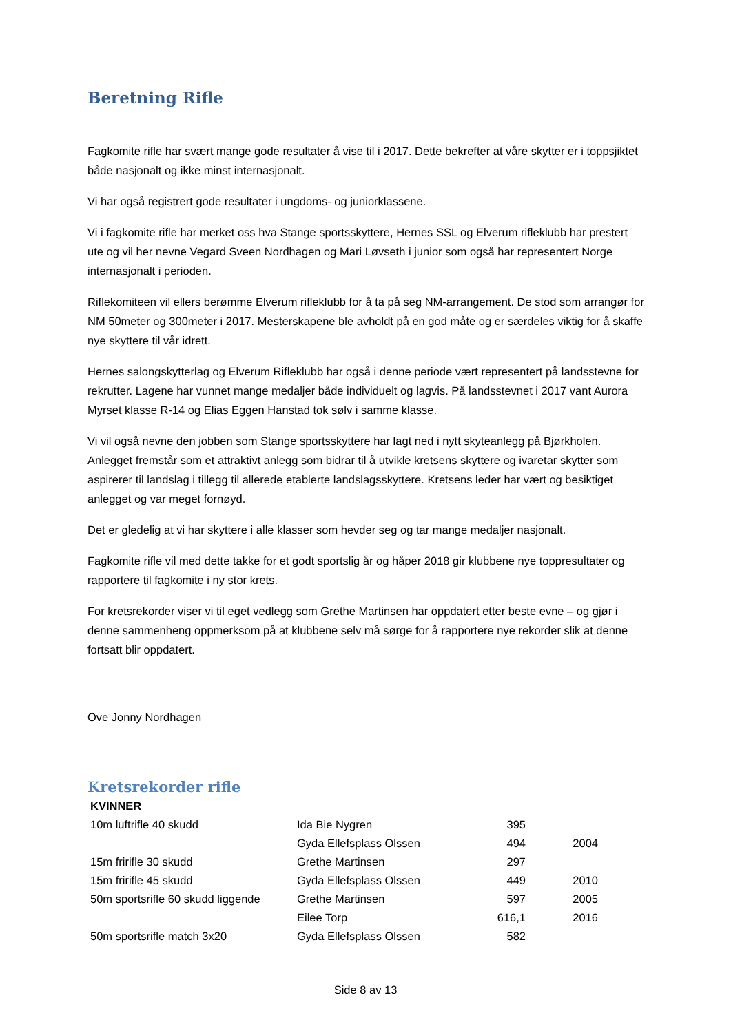Beretning Rifle
Fagkomite rifle har svært mange gode resultater å vise til i 2017. Dette bekrefter at våre skytter er i toppsjiktet både nasjonalt og ikke minst internasjonalt.
Vi har også registrert gode resultater i ungdoms- og juniorklassene.
Vi i fagkomite rifle har merket oss hva Stange sportsskyttere, Hernes SSL og Elverum rifleklubb har prestert ute og vil her nevne Vegard Sveen Nordhagen og Mari Løvseth i junior som også har representert Norge internasjonalt i perioden.
Riflekomiteen vil ellers berømme Elverum rifleklubb for å ta på seg NM-arrangement. De stod som arrangør for NM 50meter og 300meter i 2017. Mesterskapene ble avholdt på en god måte og er særdeles viktig for å skaffe nye skyttere til vår idrett.
Hernes salongskytterlag og Elverum Rifleklubb har også i denne periode vært representert på landsstevne for rekrutter. Lagene har vunnet mange medaljer både individuelt og lagvis. På landsstevnet i 2017 vant Aurora Myrset klasse R-14 og Elias Eggen Hanstad tok sølv i samme klasse.
Vi vil også nevne den jobben som Stange sportsskyttere har lagt ned i nytt skyteanlegg på Bjørkholen. Anlegget fremstår som et attraktivt anlegg som bidrar til å utvikle kretsens skyttere og ivaretar skytter som aspirerer til landslag i tillegg til allerede etablerte landslagsskyttere. Kretsens leder har vært og besiktiget anlegget og var meget fornøyd.
Det er gledelig at vi har skyttere i alle klasser som hevder seg og tar mange medaljer nasjonalt.
Fagkomite rifle vil med dette takke for et godt sportslig år og håper 2018 gir klubbene nye toppresultater og rapportere til fagkomite i ny stor krets.
For kretsrekorder viser vi til eget vedlegg som Grethe Martinsen har oppdatert etter beste evne – og gjør i denne sammenheng oppmerksom på at klubbene selv må sørge for å rapportere nye rekorder slik at denne fortsatt blir oppdatert.
Ove Jonny Nordhagen
Kretsrekorder rifle
| KVINNER | | | |
| 10m luftrifle 40 skudd | Ida Bie Nygren | 395 | |
| | Gyda Ellefsplass Olssen | 494 | 2004 |
| 15m fririfle 30 skudd | Grethe Martinsen | 297 | |
| 15m fririfle 45 skudd | Gyda Ellefsplass Olssen | 449 | 2010 |
| 50m sportsrifle 60 skudd liggende | Grethe Martinsen | 597 | 2005 |
| | Eilee Torp | 616,1 | 2016 |
| 50m sportsrifle match 3x20 | Gyda Ellefsplass Olssen | 582 | |
Side 8 av 13